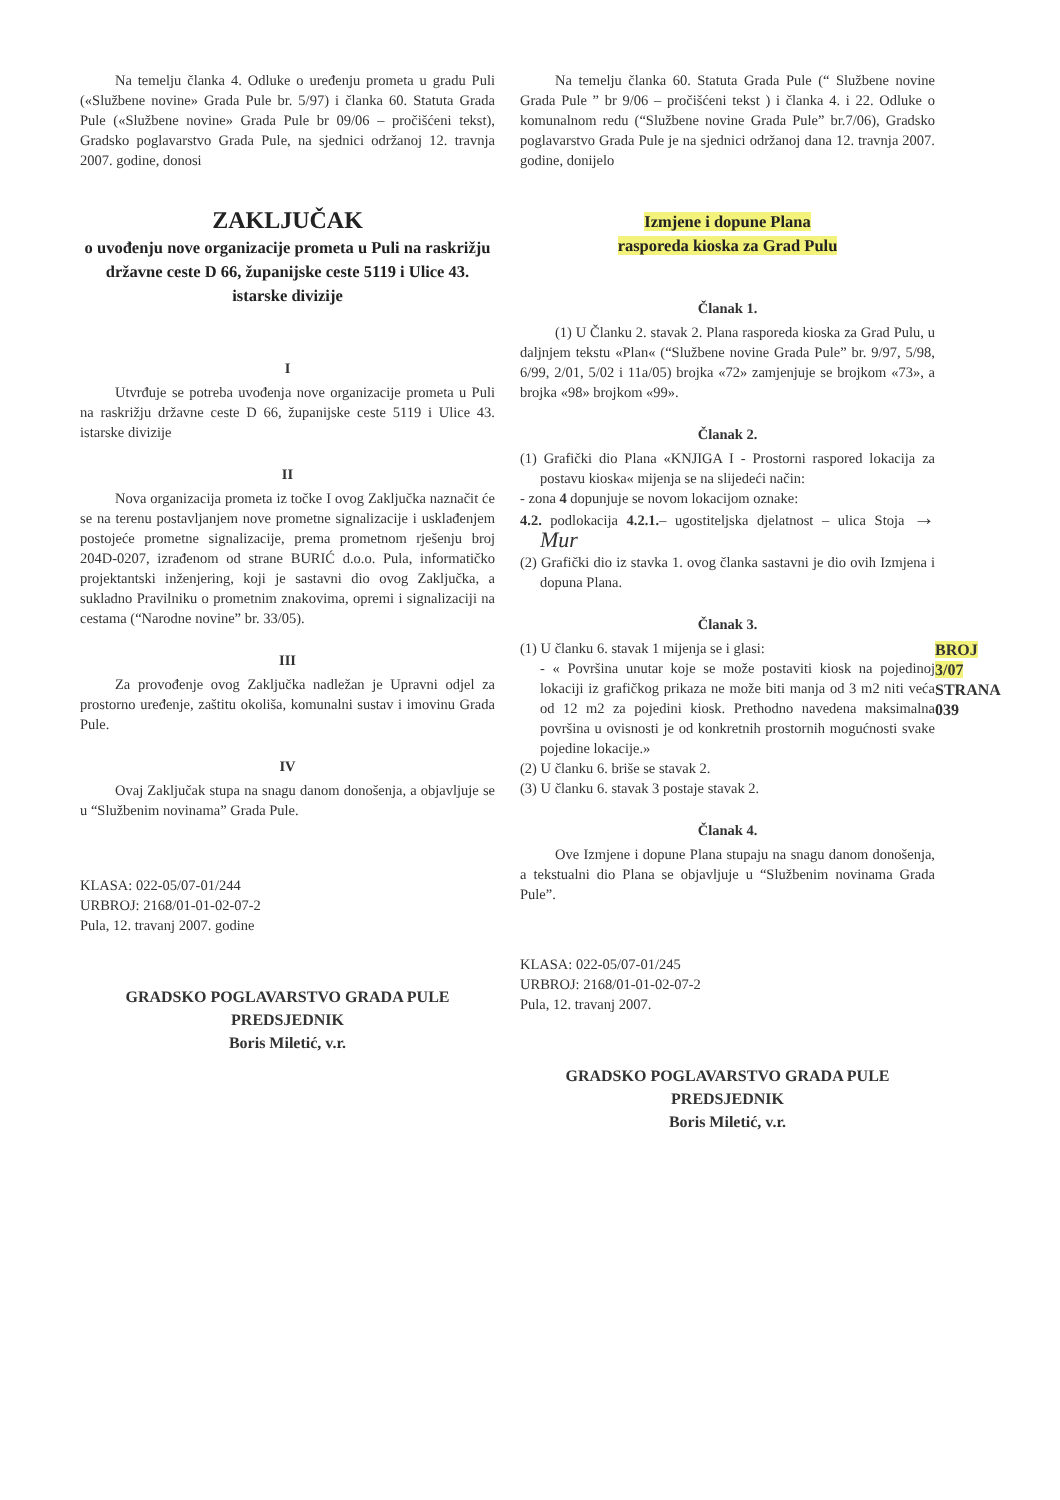Na temelju članka 4. Odluke o uređenju prometa u gradu Puli («Službene novine» Grada Pule br. 5/97) i članka 60. Statuta Grada Pule («Službene novine» Grada Pule br 09/06 – pročišćeni tekst), Gradsko poglavarstvo Grada Pule, na sjednici održanoj 12. travnja 2007. godine, donosi
ZAKLJUČAK
o uvođenju nove organizacije prometa u Puli na raskrižju državne ceste D 66, županijske ceste 5119 i Ulice 43. istarske divizije
I
Utvrđuje se potreba uvođenja nove organizacije prometa u Puli na raskrižju državne ceste D 66, županijske ceste 5119 i Ulice 43. istarske divizije
II
Nova organizacija prometa iz točke I ovog Zaključka naznačit će se na terenu postavljanjem nove prometne signalizacije i usklađenjem postojeće prometne signalizacije, prema prometnom rješenju broj 204D-0207, izrađenom od strane BURIĆ d.o.o. Pula, informatičko projektantski inženjering, koji je sastavni dio ovog Zaključka, a sukladno Pravilniku o prometnim znakovima, opremi i signalizaciji na cestama (“Narodne novine” br. 33/05).
III
Za provođenje ovog Zaključka nadležan je Upravni odjel za prostorno uređenje, zaštitu okoliša, komunalni sustav i imovinu Grada Pule.
IV
Ovaj Zaključak stupa na snagu danom donošenja, a objavljuje se u “Službenim novinama” Grada Pule.
KLASA: 022-05/07-01/244
URBROJ: 2168/01-01-02-07-2
Pula, 12. travanj 2007. godine
GRADSKO POGLAVARSTVO GRADA PULE
PREDSJEDNIK
Boris Miletić, v.r.
Na temelju članka 60. Statuta Grada Pule (“ Službene novine Grada Pule ” br 9/06 – pročišćeni tekst ) i članka 4. i 22. Odluke o komunalnom redu (“Službene novine Grada Pule” br.7/06), Gradsko poglavarstvo Grada Pule je na sjednici održanoj dana 12. travnja 2007. godine, donijelo
Izmjene i dopune Plana
rasporeda kioska za Grad Pulu
Članak 1.
(1) U Članku 2. stavak 2. Plana rasporeda kioska za Grad Pulu, u daljnjem tekstu «Plan« (“Službene novine Grada Pule” br. 9/97, 5/98, 6/99, 2/01, 5/02 i 11a/05) brojka «72» zamjenjuje se brojkom «73», a brojka «98» brojkom «99».
Članak 2.
(1) Grafički dio Plana «KNJIGA I - Prostorni raspored lokacija za postavu kioska« mijenja se na slijedeći način:
- zona 4 dopunjuje se novom lokacijom oznake:
4.2. podlokacija 4.2.1.– ugostiteljska djelatnost – ulica Stoja → Mur
(2) Grafički dio iz stavka 1. ovog članka sastavni je dio ovih Izmjena i dopuna Plana.
Članak 3.
(1) U članku 6. stavak 1 mijenja se i glasi:
- « Površina unutar koje se može postaviti kiosk na pojedinoj lokaciji iz grafičkog prikaza ne može biti manja od 3 m2 niti veća od 12 m2 za pojedini kiosk. Prethodno navedena maksimalna površina u ovisnosti je od konkretnih prostornih mogućnosti svake pojedine lokacije.»
(2) U članku 6. briše se stavak 2.
(3) U članku 6. stavak 3 postaje stavak 2.
Članak 4.
Ove Izmjene i dopune Plana stupaju na snagu danom donošenja, a tekstualni dio Plana se objavljuje u “Službenim novinama Grada Pule”.
KLASA: 022-05/07-01/245
URBROJ: 2168/01-01-02-07-2
Pula, 12. travanj 2007.
GRADSKO POGLAVARSTVO GRADA PULE
PREDSJEDNIK
Boris Miletić, v.r.
BROJ 3/07
STRANA 039